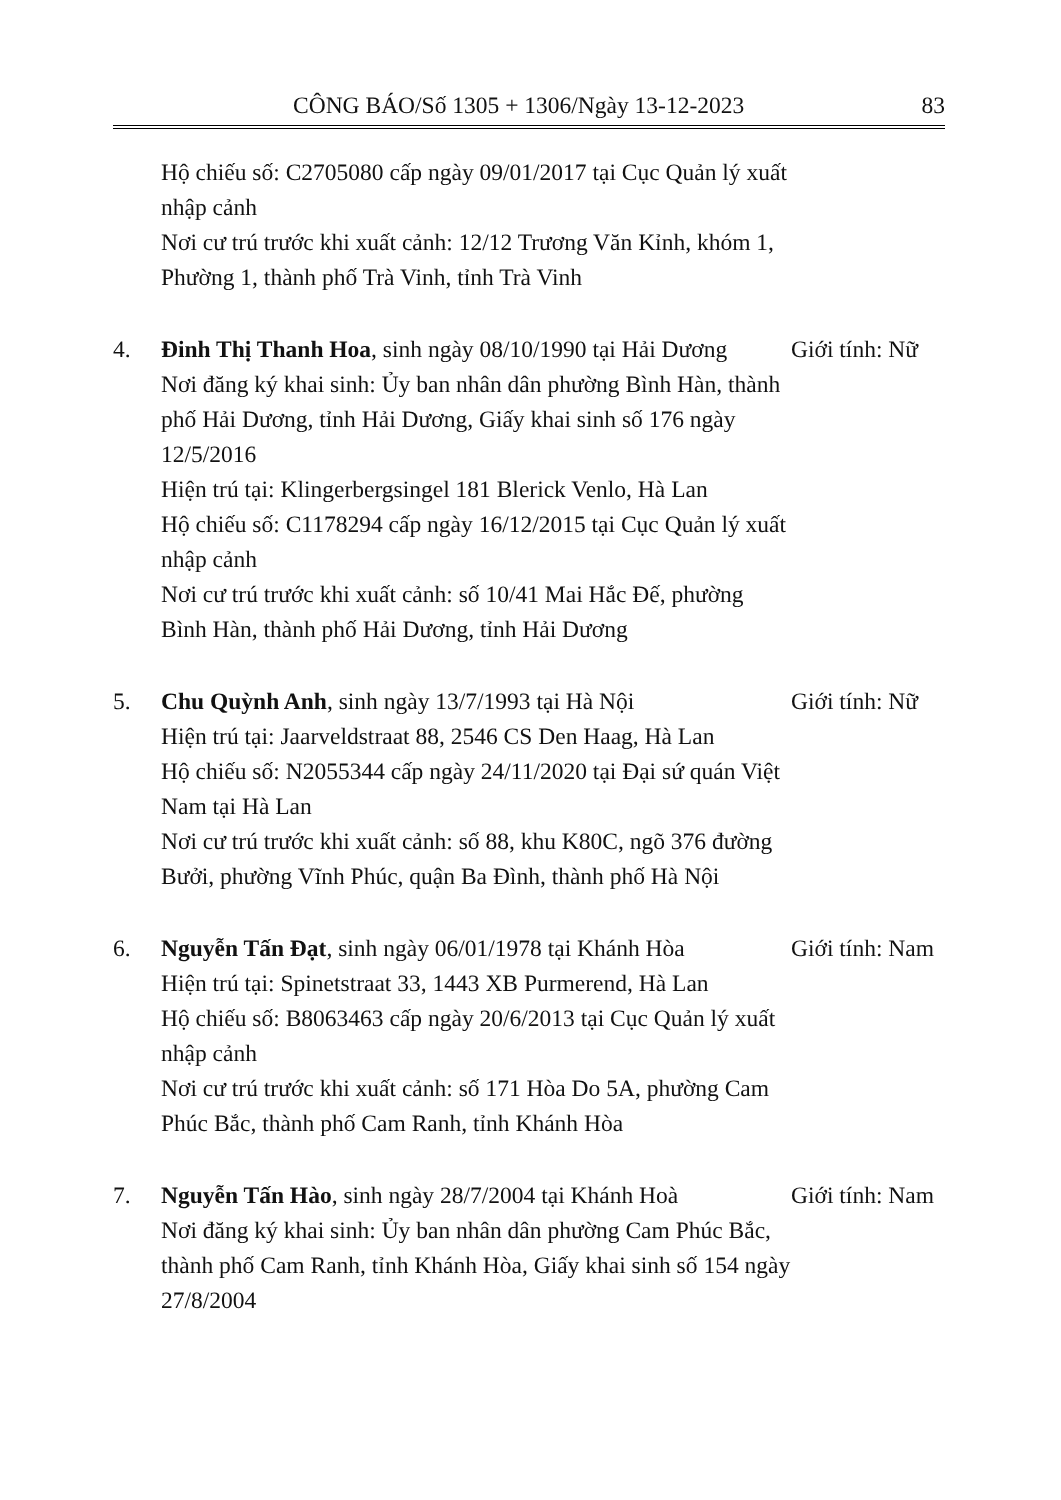CÔNG BÁO/Số 1305 + 1306/Ngày 13-12-2023 83
Hộ chiếu số: C2705080 cấp ngày 09/01/2017 tại Cục Quản lý xuất nhập cảnh
Nơi cư trú trước khi xuất cảnh: 12/12 Trương Văn Kỉnh, khóm 1, Phường 1, thành phố Trà Vinh, tỉnh Trà Vinh
4. Đinh Thị Thanh Hoa, sinh ngày 08/10/1990 tại Hải Dương
Nơi đăng ký khai sinh: Ủy ban nhân dân phường Bình Hàn, thành phố Hải Dương, tỉnh Hải Dương, Giấy khai sinh số 176 ngày 12/5/2016
Hiện trú tại: Klingerbergsingel 181 Blerick Venlo, Hà Lan
Hộ chiếu số: C1178294 cấp ngày 16/12/2015 tại Cục Quản lý xuất nhập cảnh
Nơi cư trú trước khi xuất cảnh: số 10/41 Mai Hắc Đế, phường Bình Hàn, thành phố Hải Dương, tỉnh Hải Dương
Giới tính: Nữ
5. Chu Quỳnh Anh, sinh ngày 13/7/1993 tại Hà Nội
Hiện trú tại: Jaarveldstraat 88, 2546 CS Den Haag, Hà Lan
Hộ chiếu số: N2055344 cấp ngày 24/11/2020 tại Đại sứ quán Việt Nam tại Hà Lan
Nơi cư trú trước khi xuất cảnh: số 88, khu K80C, ngõ 376 đường Bưởi, phường Vĩnh Phúc, quận Ba Đình, thành phố Hà Nội
Giới tính: Nữ
6. Nguyễn Tấn Đạt, sinh ngày 06/01/1978 tại Khánh Hòa
Hiện trú tại: Spinetstraat 33, 1443 XB Purmerend, Hà Lan
Hộ chiếu số: B8063463 cấp ngày 20/6/2013 tại Cục Quản lý xuất nhập cảnh
Nơi cư trú trước khi xuất cảnh: số 171 Hòa Do 5A, phường Cam Phúc Bắc, thành phố Cam Ranh, tỉnh Khánh Hòa
Giới tính: Nam
7. Nguyễn Tấn Hào, sinh ngày 28/7/2004 tại Khánh Hoà
Nơi đăng ký khai sinh: Ủy ban nhân dân phường Cam Phúc Bắc, thành phố Cam Ranh, tỉnh Khánh Hòa, Giấy khai sinh số 154 ngày 27/8/2004
Giới tính: Nam